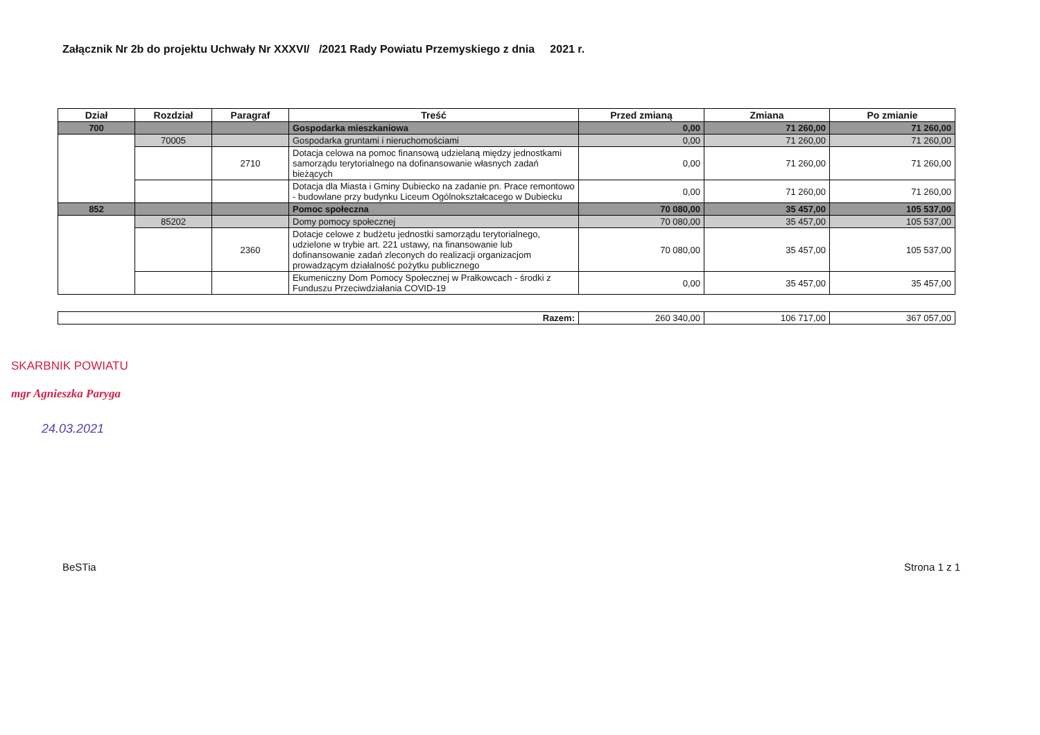Załącznik Nr 2b do projektu Uchwały Nr XXXVI/ /2021 Rady Powiatu Przemyskiego z dnia 2021 r.
| Dział | Rozdział | Paragraf | Treść | Przed zmianą | Zmiana | Po zmianie |
| --- | --- | --- | --- | --- | --- | --- |
| 700 | | | Gospodarka mieszkaniowa | 0,00 | 71 260,00 | 71 260,00 |
| | 70005 | | Gospodarka gruntami i nieruchomościami | 0,00 | 71 260,00 | 71 260,00 |
| | | 2710 | Dotacja celowa na pomoc finansową udzielaną między jednostkami samorządu terytorialnego na dofinansowanie własnych zadań bieżących | 0,00 | 71 260,00 | 71 260,00 |
| | | | Dotacja dla Miasta i Gminy Dubiecko na zadanie pn. Prace remontowo - budowlane przy budynku Liceum Ogólnokształcacego w Dubiecku | 0,00 | 71 260,00 | 71 260,00 |
| 852 | | | Pomoc społeczna | 70 080,00 | 35 457,00 | 105 537,00 |
| | 85202 | | Domy pomocy społecznej | 70 080,00 | 35 457,00 | 105 537,00 |
| | | 2360 | Dotacje celowe z budżetu jednostki samorządu terytorialnego, udzielone w trybie art. 221 ustawy, na finansowanie lub dofinansowanie zadań zleconych do realizacji organizacjom prowadzącym działalność pożytku publicznego | 70 080,00 | 35 457,00 | 105 537,00 |
| | | | Ekumeniczny Dom Pomocy Społecznej w Prałkowcach - środki z Funduszu Przeciwdziałania COVID-19 | 0,00 | 35 457,00 | 35 457,00 |
| Razem: | 260 340,00 | 106 717,00 | 367 057,00 |
SKARBNIK POWIATU
mgr Agnieszka Paryga
24.03.2021
BeSTia Strona 1 z 1